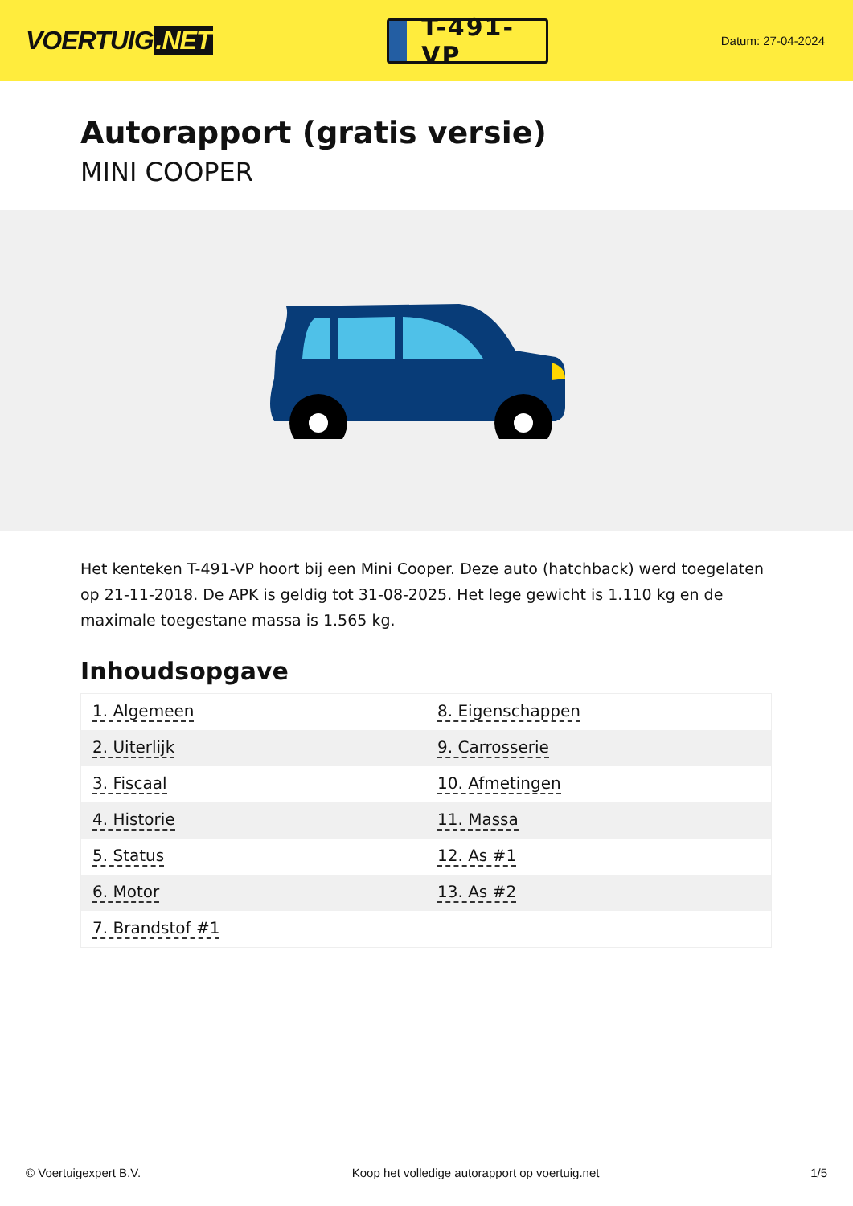VOERTUIG.NET
T-491-VP
Datum: 27-04-2024
Autorapport (gratis versie)
MINI COOPER
Het kenteken T-491-VP hoort bij een Mini Cooper. Deze auto (hatchback) werd toegelaten op 21-11-2018. De APK is geldig tot 31-08-2025. Het lege gewicht is 1.110 kg en de maximale toegestane massa is 1.565 kg.
Inhoudsopgave
| 1. Algemeen | 8. Eigenschappen |
| 2. Uiterlijk | 9. Carrosserie |
| 3. Fiscaal | 10. Afmetingen |
| 4. Historie | 11. Massa |
| 5. Status | 12. As #1 |
| 6. Motor | 13. As #2 |
| 7. Brandstof #1 | |
© Voertuigexpert B.V. Koop het volledige autorapport op voertuig.net 1/5